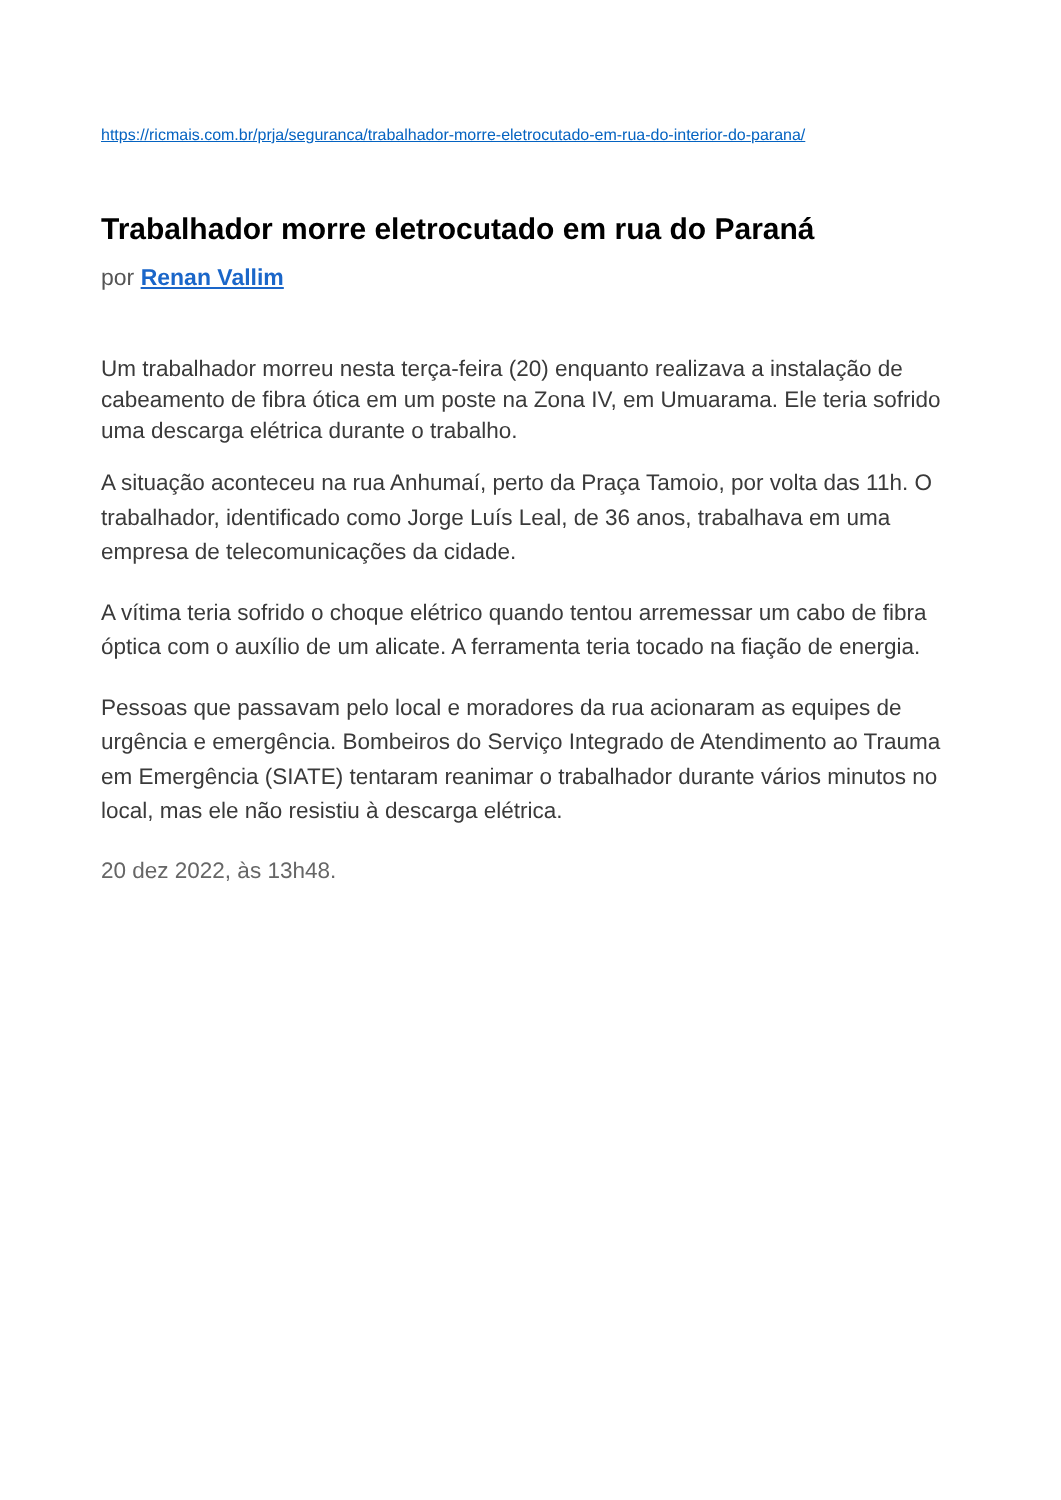https://ricmais.com.br/prja/seguranca/trabalhador-morre-eletrocutado-em-rua-do-interior-do-parana/
Trabalhador morre eletrocutado em rua do Paraná
por Renan Vallim
Um trabalhador morreu nesta terça-feira (20) enquanto realizava a instalação de cabeamento de fibra ótica em um poste na Zona IV, em Umuarama. Ele teria sofrido uma descarga elétrica durante o trabalho.
A situação aconteceu na rua Anhumaí, perto da Praça Tamoio, por volta das 11h. O trabalhador, identificado como Jorge Luís Leal, de 36 anos, trabalhava em uma empresa de telecomunicações da cidade.
A vítima teria sofrido o choque elétrico quando tentou arremessar um cabo de fibra óptica com o auxílio de um alicate. A ferramenta teria tocado na fiação de energia.
Pessoas que passavam pelo local e moradores da rua acionaram as equipes de urgência e emergência. Bombeiros do Serviço Integrado de Atendimento ao Trauma em Emergência (SIATE) tentaram reanimar o trabalhador durante vários minutos no local, mas ele não resistiu à descarga elétrica.
20 dez 2022, às 13h48.